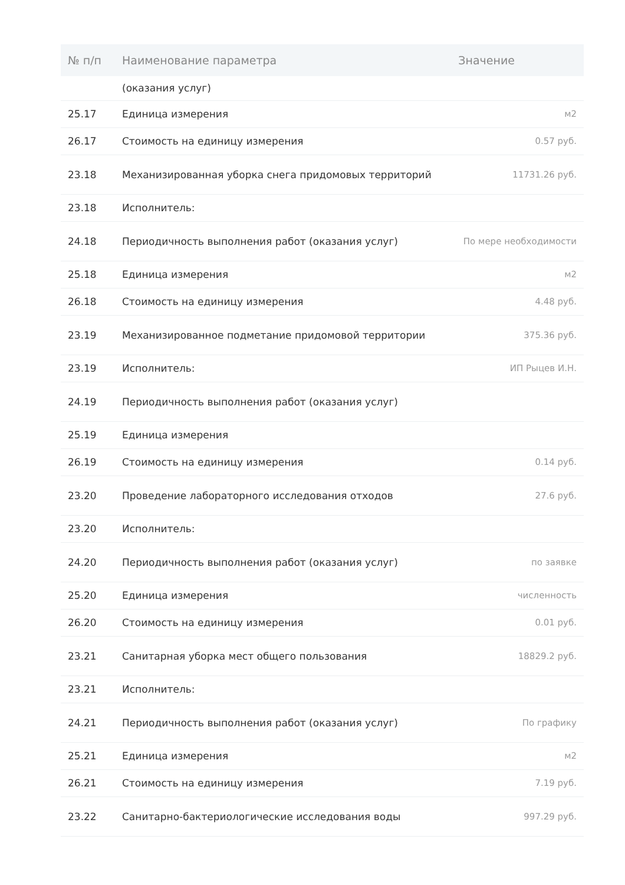| № п/п | Наименование параметра | Значение |
| --- | --- | --- |
| | (оказания услуг) | |
| 25.17 | Единица измерения | м2 |
| 26.17 | Стоимость на единицу измерения | 0.57 руб. |
| 23.18 | Механизированная уборка снега придомовых территорий | 11731.26 руб. |
| 23.18 | Исполнитель: | |
| 24.18 | Периодичность выполнения работ (оказания услуг) | По мере необходимости |
| 25.18 | Единица измерения | м2 |
| 26.18 | Стоимость на единицу измерения | 4.48 руб. |
| 23.19 | Механизированное подметание придомовой территории | 375.36 руб. |
| 23.19 | Исполнитель: | ИП Рыцев И.Н. |
| 24.19 | Периодичность выполнения работ (оказания услуг) | |
| 25.19 | Единица измерения | |
| 26.19 | Стоимость на единицу измерения | 0.14 руб. |
| 23.20 | Проведение лабораторного исследования отходов | 27.6 руб. |
| 23.20 | Исполнитель: | |
| 24.20 | Периодичность выполнения работ (оказания услуг) | по заявке |
| 25.20 | Единица измерения | численность |
| 26.20 | Стоимость на единицу измерения | 0.01 руб. |
| 23.21 | Санитарная уборка мест общего пользования | 18829.2 руб. |
| 23.21 | Исполнитель: | |
| 24.21 | Периодичность выполнения работ (оказания услуг) | По графику |
| 25.21 | Единица измерения | м2 |
| 26.21 | Стоимость на единицу измерения | 7.19 руб. |
| 23.22 | Санитарно-бактериологические исследования воды | 997.29 руб. |